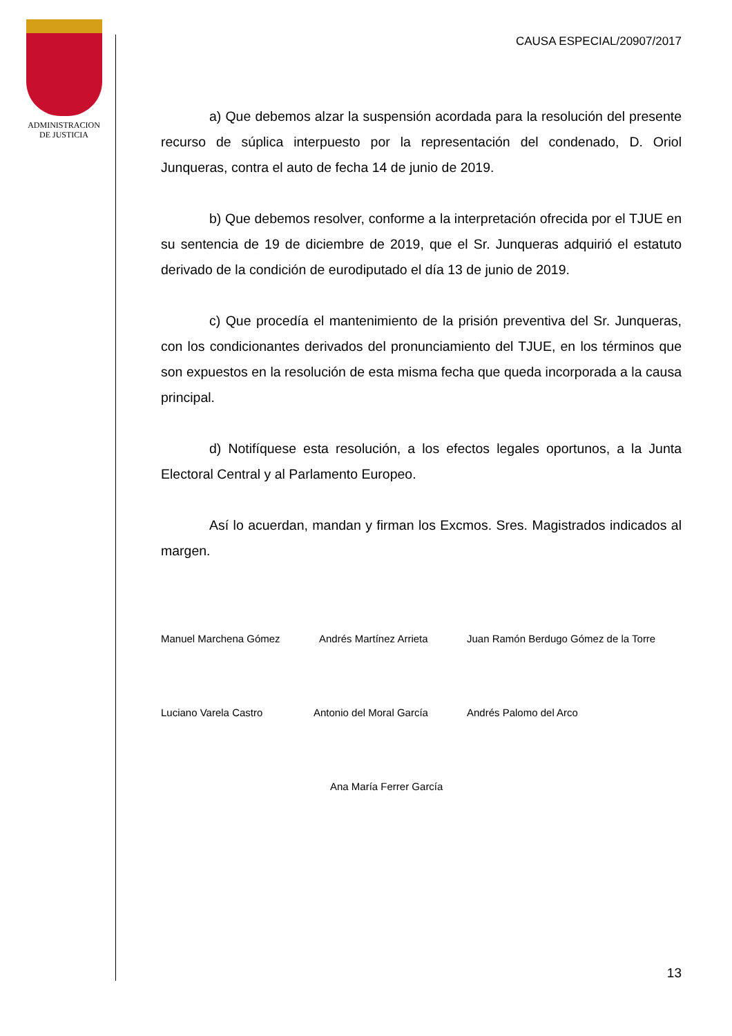ADMINISTRACION
DE JUSTICIA
CAUSA ESPECIAL/20907/2017
a) Que debemos alzar la suspensión acordada para la resolución del presente recurso de súplica interpuesto por la representación del condenado, D. Oriol Junqueras, contra el auto de fecha 14 de junio de 2019.
b) Que debemos resolver, conforme a la interpretación ofrecida por el TJUE en su sentencia de 19 de diciembre de 2019, que el Sr. Junqueras adquirió el estatuto derivado de la condición de eurodiputado el día 13 de junio de 2019.
c) Que procedía el mantenimiento de la prisión preventiva del Sr. Junqueras, con los condicionantes derivados del pronunciamiento del TJUE, en los términos que son expuestos en la resolución de esta misma fecha que queda incorporada a la causa principal.
d) Notifíquese esta resolución, a los efectos legales oportunos, a la Junta Electoral Central y al Parlamento Europeo.
Así lo acuerdan, mandan y firman los Excmos. Sres. Magistrados indicados al margen.
Manuel Marchena Gómez Andrés Martínez Arrieta Juan Ramón Berdugo Gómez de la Torre
Luciano Varela Castro Antonio del Moral García Andrés Palomo del Arco
Ana María Ferrer García
13